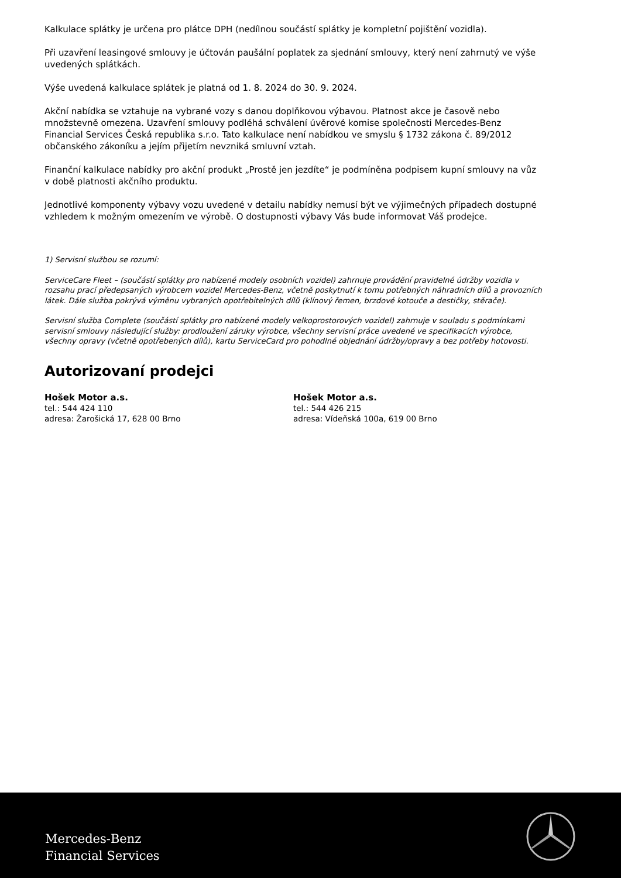Kalkulace splátky je určena pro plátce DPH (nedílnou součástí splátky je kompletní pojištění vozidla).
Při uzavření leasingové smlouvy je účtován paušální poplatek za sjednání smlouvy, který není zahrnutý ve výše uvedených splátkách.
Výše uvedená kalkulace splátek je platná od 1. 8. 2024 do 30. 9. 2024.
Akční nabídka se vztahuje na vybrané vozy s danou doplňkovou výbavou. Platnost akce je časově nebo množstevně omezena. Uzavření smlouvy podléhá schválení úvěrové komise společnosti Mercedes-Benz Financial Services Česká republika s.r.o. Tato kalkulace není nabídkou ve smyslu § 1732 zákona č. 89/2012 občanského zákoníku a jejím přijetím nevzniká smluvní vztah.
Finanční kalkulace nabídky pro akční produkt „Prostě jen jezdíte“ je podmíněna podpisem kupní smlouvy na vůz v době platnosti akčního produktu.
Jednotlivé komponenty výbavy vozu uvedené v detailu nabídky nemusí být ve výjimečných případech dostupné vzhledem k možným omezením ve výrobě. O dostupnosti výbavy Vás bude informovat Váš prodejce.
1) Servisní službou se rozumí:
ServiceCare Fleet – (součástí splátky pro nabízené modely osobních vozidel) zahrnuje provádění pravidelné údržby vozidla v rozsahu prací předepsaných výrobcem vozidel Mercedes-Benz, včetně poskytnutí k tomu potřebných náhradních dílů a provozních látek. Dále služba pokrývá výměnu vybraných opotřebitelných dílů (klínový řemen, brzdové kotouče a destičky, stěrače).
Servisní služba Complete (součástí splátky pro nabízené modely velkoprostorových vozidel) zahrnuje v souladu s podmínkami servisní smlouvy následující služby: prodloužení záruky výrobce, všechny servisní práce uvedené ve specifikacích výrobce, všechny opravy (včetně opotřebených dílů), kartu ServiceCard pro pohodlné objednání údržby/opravy a bez potřeby hotovosti.
Autorizovaní prodejci
Hošek Motor a.s.
tel.: 544 424 110
adresa: Žarošická 17, 628 00 Brno
Hošek Motor a.s.
tel.: 544 426 215
adresa: Vídeňská 100a, 619 00 Brno
Mercedes-Benz
Financial Services